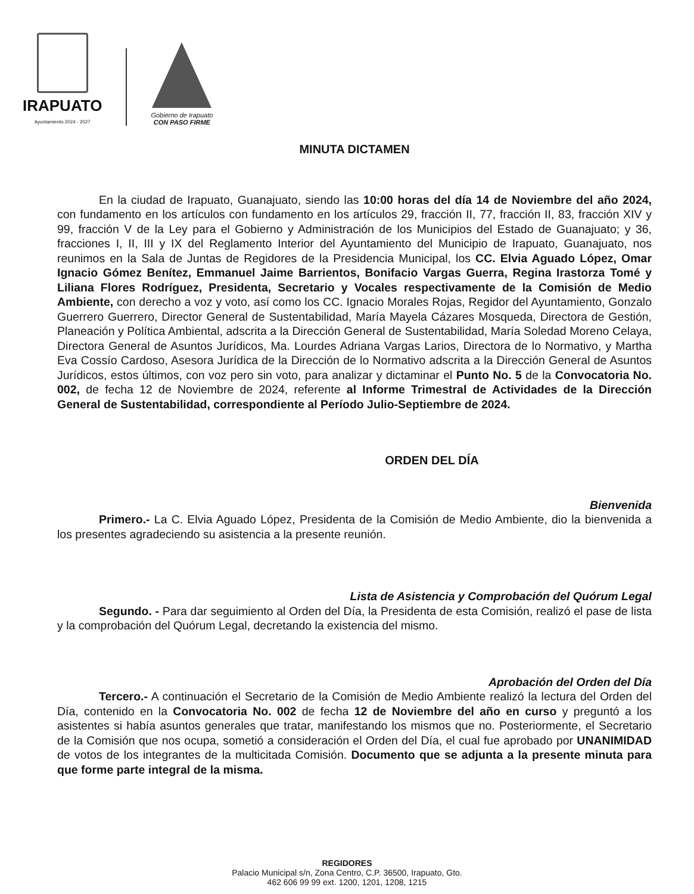IRAPUATO
Ayuntamiento 2024 - 2027
Gobierno de Irapuato
CON PASO FIRME
MINUTA DICTAMEN
En la ciudad de Irapuato, Guanajuato, siendo las 10:00 horas del día 14 de Noviembre del año 2024, con fundamento en los artículos con fundamento en los artículos 29, fracción II, 77, fracción II, 83, fracción XIV y 99, fracción V de la Ley para el Gobierno y Administración de los Municipios del Estado de Guanajuato; y 36, fracciones I, II, III y IX del Reglamento Interior del Ayuntamiento del Municipio de Irapuato, Guanajuato, nos reunimos en la Sala de Juntas de Regidores de la Presidencia Municipal, los CC. Elvia Aguado López, Omar Ignacio Gómez Benítez, Emmanuel Jaime Barrientos, Bonifacio Vargas Guerra, Regina Irastorza Tomé y Liliana Flores Rodríguez, Presidenta, Secretario y Vocales respectivamente de la Comisión de Medio Ambiente, con derecho a voz y voto, así como los CC. Ignacio Morales Rojas, Regidor del Ayuntamiento, Gonzalo Guerrero Guerrero, Director General de Sustentabilidad, María Mayela Cázares Mosqueda, Directora de Gestión, Planeación y Política Ambiental, adscrita a la Dirección General de Sustentabilidad, María Soledad Moreno Celaya, Directora General de Asuntos Jurídicos, Ma. Lourdes Adriana Vargas Larios, Directora de lo Normativo, y Martha Eva Cossío Cardoso, Asesora Jurídica de la Dirección de lo Normativo adscrita a la Dirección General de Asuntos Jurídicos, estos últimos, con voz pero sin voto, para analizar y dictaminar el Punto No. 5 de la Convocatoria No. 002, de fecha 12 de Noviembre de 2024, referente al Informe Trimestral de Actividades de la Dirección General de Sustentabilidad, correspondiente al Período Julio-Septiembre de 2024.
ORDEN DEL DÍA
Bienvenida
Primero.- La C. Elvia Aguado López, Presidenta de la Comisión de Medio Ambiente, dio la bienvenida a los presentes agradeciendo su asistencia a la presente reunión.
Lista de Asistencia y Comprobación del Quórum Legal
Segundo. - Para dar seguimiento al Orden del Día, la Presidenta de esta Comisión, realizó el pase de lista y la comprobación del Quórum Legal, decretando la existencia del mismo.
Aprobación del Orden del Día
Tercero.- A continuación el Secretario de la Comisión de Medio Ambiente realizó la lectura del Orden del Día, contenido en la Convocatoria No. 002 de fecha 12 de Noviembre del año en curso y preguntó a los asistentes si había asuntos generales que tratar, manifestando los mismos que no. Posteriormente, el Secretario de la Comisión que nos ocupa, sometió a consideración el Orden del Día, el cual fue aprobado por UNANIMIDAD de votos de los integrantes de la multicitada Comisión. Documento que se adjunta a la presente minuta para que forme parte integral de la misma.
REGIDORES
Palacio Municipal s/n, Zona Centro, C.P. 36500, Irapuato, Gto.
462 606 99 99 ext. 1200, 1201, 1208, 1215